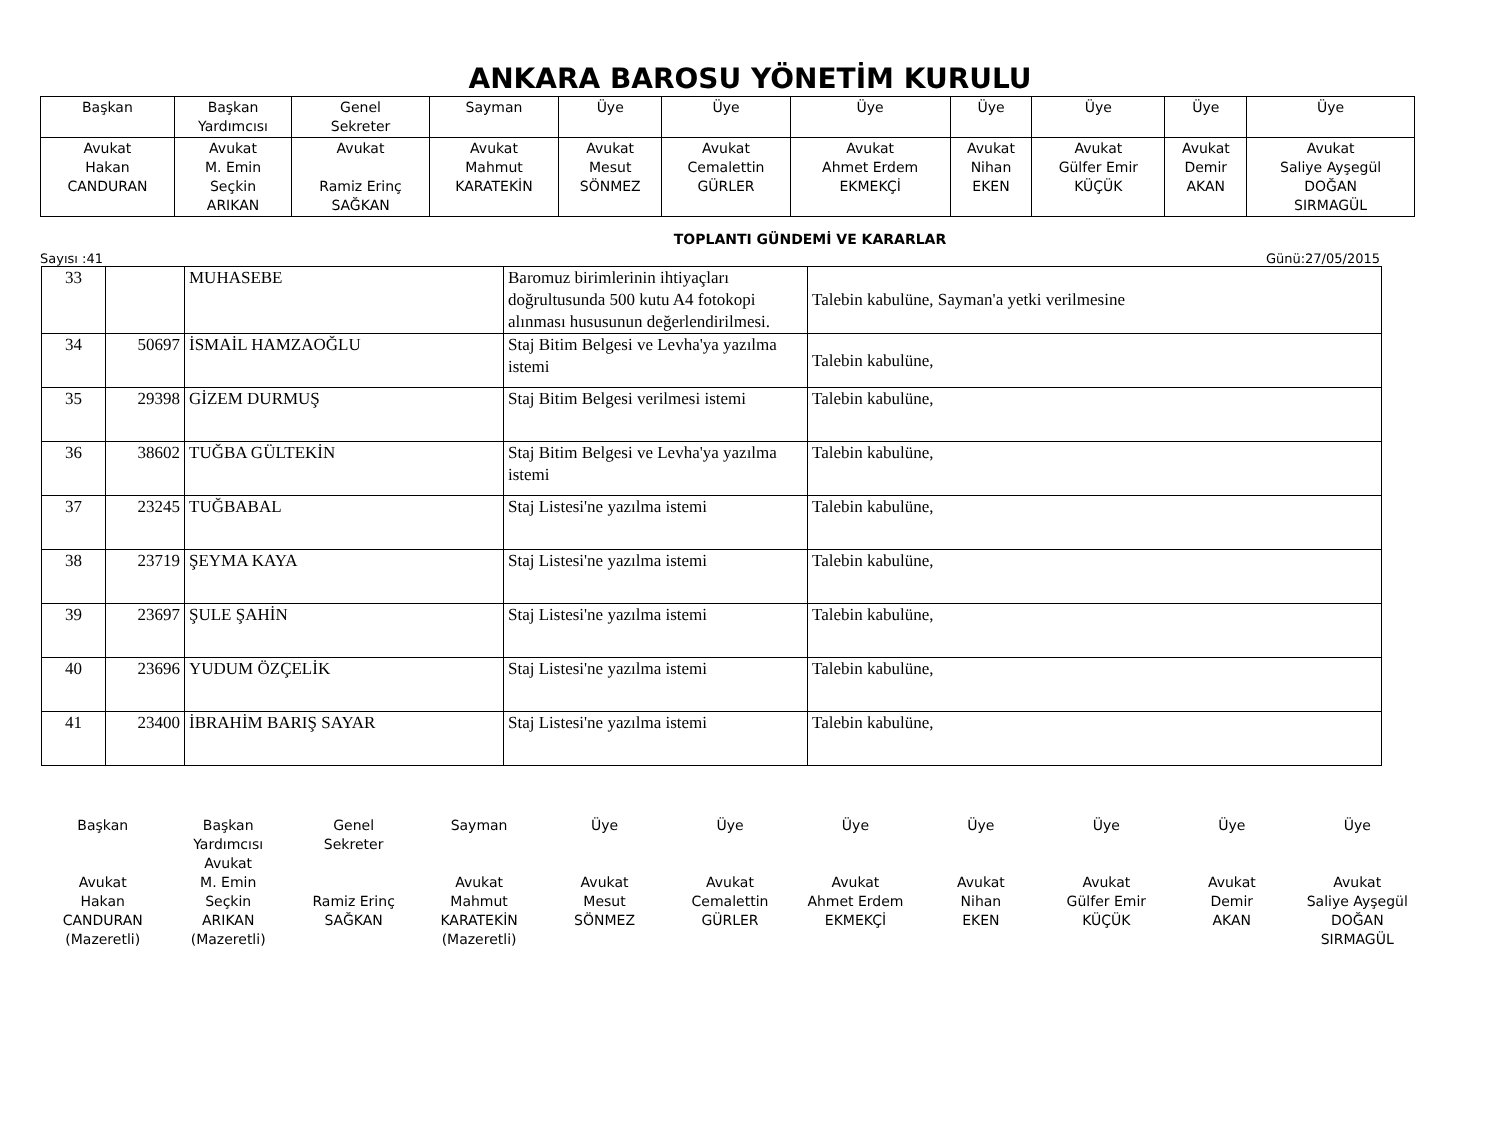ANKARA BAROSU YÖNETİM KURULU
| Başkan | Başkan Yardımcısı | Genel Sekreter | Sayman | Üye | Üye | Üye | Üye | Üye | Üye | Üye |
| Avukat Hakan CANDURAN | Avukat M. Emin Seçkin ARIKAN | Avukat Ramiz Erinç SAĞKAN | Avukat Mahmut KARATEKİN | Avukat Mesut SÖNMEZ | Avukat Cemalettin GÜRLER | Avukat Ahmet Erdem EKMEKÇİ | Avukat Nihan EKEN | Avukat Gülfer Emir KÜÇÜK | Avukat Demir AKAN | Avukat Saliye Ayşegül DOĞAN SIRMAGÜL |
TOPLANTI GÜNDEMİ VE KARARLAR
Sayısı :41 Günü:27/05/2015
| 33 | | MUHASEBE | Baromuz birimlerinin ihtiyaçları doğrultusunda 500 kutu A4 fotokopi alınması hususunun değerlendirilmesi. | Talebin kabulüne, Sayman'a yetki verilmesine |
| 34 | 50697 | İSMAİL HAMZAOĞLU | Staj Bitim Belgesi ve Levha'ya yazılma istemi | Talebin kabulüne, |
| 35 | 29398 | GİZEM DURMUŞ | Staj Bitim Belgesi verilmesi istemi | Talebin kabulüne, |
| 36 | 38602 | TUĞBA GÜLTEKİN | Staj Bitim Belgesi ve Levha'ya yazılma istemi | Talebin kabulüne, |
| 37 | 23245 | TUĞBABAL | Staj Listesi'ne yazılma istemi | Talebin kabulüne, |
| 38 | 23719 | ŞEYMA KAYA | Staj Listesi'ne yazılma istemi | Talebin kabulüne, |
| 39 | 23697 | ŞULE ŞAHİN | Staj Listesi'ne yazılma istemi | Talebin kabulüne, |
| 40 | 23696 | YUDUM ÖZÇELİK | Staj Listesi'ne yazılma istemi | Talebin kabulüne, |
| 41 | 23400 | İBRAHİM BARIŞ SAYAR | Staj Listesi'ne yazılma istemi | Talebin kabulüne, |
Başkan
Avukat
Hakan
CANDURAN
(Mazeretli)
Başkan
Yardımcısı
Avukat
M. Emin
Seçkin
ARIKAN
(Mazeretli)
Genel
Sekreter
Ramiz Erinç
SAĞKAN
Sayman
Avukat
Mahmut
KARATEKİN
(Mazeretli)
Üye
Avukat
Mesut
SÖNMEZ
Üye
Avukat
Cemalettin
GÜRLER
Üye
Avukat
Ahmet Erdem
EKMEKÇİ
Üye
Avukat
Nihan
EKEN
Üye
Avukat
Gülfer Emir
KÜÇÜK
Üye
Avukat
Demir
AKAN
Üye
Avukat
Saliye Ayşegül
DOĞAN
SIRMAGÜL